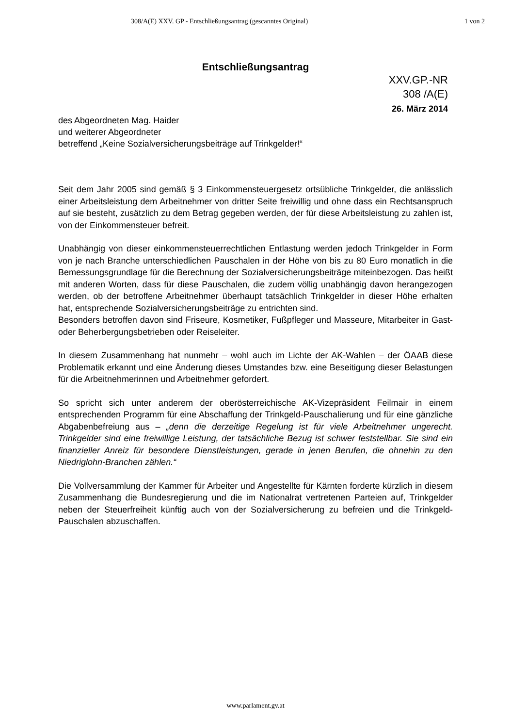308/A(E) XXV. GP - Entschließungsantrag (gescanntes Original) 1 von 2
Entschließungsantrag
des Abgeordneten Mag. Haider
und weiterer Abgeordneter
betreffend „Keine Sozialversicherungsbeiträge auf Trinkgelder!“
XXV.GP.-NR
308 /A(E)
26. März 2014
Seit dem Jahr 2005 sind gemäß § 3 Einkommensteuergesetz ortsübliche Trinkgelder, die anlässlich einer Arbeitsleistung dem Arbeitnehmer von dritter Seite freiwillig und ohne dass ein Rechtsanspruch auf sie besteht, zusätzlich zu dem Betrag gegeben werden, der für diese Arbeitsleistung zu zahlen ist, von der Einkommensteuer befreit.
Unabhängig von dieser einkommensteuerrechtlichen Entlastung werden jedoch Trinkgelder in Form von je nach Branche unterschiedlichen Pauschalen in der Höhe von bis zu 80 Euro monatlich in die Bemessungsgrundlage für die Berechnung der Sozialversicherungsbeiträge miteinbezogen. Das heißt mit anderen Worten, dass für diese Pauschalen, die zudem völlig unabhängig davon herangezogen werden, ob der betroffene Arbeitnehmer überhaupt tatsächlich Trinkgelder in dieser Höhe erhalten hat, entsprechende Sozialversicherungsbeiträge zu entrichten sind.
Besonders betroffen davon sind Friseure, Kosmetiker, Fußpfleger und Masseure, Mitarbeiter in Gast- oder Beherbergungsbetrieben oder Reiseleiter.
In diesem Zusammenhang hat nunmehr – wohl auch im Lichte der AK-Wahlen – der ÖAAB diese Problematik erkannt und eine Änderung dieses Umstandes bzw. eine Beseitigung dieser Belastungen für die Arbeitnehmerinnen und Arbeitnehmer gefordert.
So spricht sich unter anderem der oberösterreichische AK-Vizepräsident Feilmair in einem entsprechenden Programm für eine Abschaffung der Trinkgeld-Pauschalierung und für eine gänzliche Abgabenbefreiung aus – „denn die derzeitige Regelung ist für viele Arbeitnehmer ungerecht. Trinkgelder sind eine freiwillige Leistung, der tatsächliche Bezug ist schwer feststellbar. Sie sind ein finanzieller Anreiz für besondere Dienstleistungen, gerade in jenen Berufen, die ohnehin zu den Niedriglohn-Branchen zählen.“
Die Vollversammlung der Kammer für Arbeiter und Angestellte für Kärnten forderte kürzlich in diesem Zusammenhang die Bundesregierung und die im Nationalrat vertretenen Parteien auf, Trinkgelder neben der Steuerfreiheit künftig auch von der Sozialversicherung zu befreien und die Trinkgeld-Pauschalen abzuschaffen.
www.parlament.gv.at